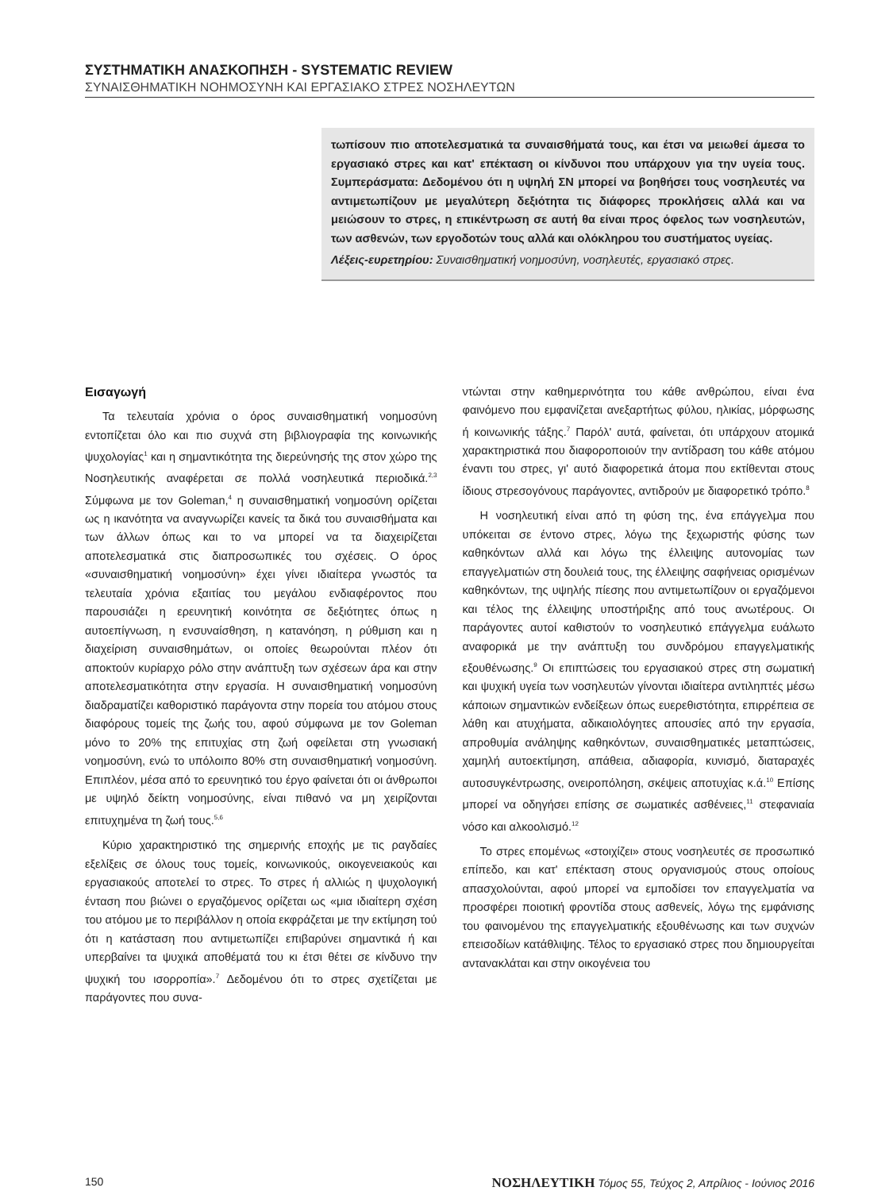ΣΥΣΤΗΜΑΤΙΚΗ ΑΝΑΣΚΟΠΗΣΗ - SYSTEMATIC REVIEW
ΣΥΝΑΙΣΘΗΜΑΤΙΚΗ ΝΟΗΜΟΣΥΝΗ ΚΑΙ ΕΡΓΑΣΙΑΚΟ ΣΤΡΕΣ ΝΟΣΗΛΕΥΤΩΝ
τωπίσουν πιο αποτελεσματικά τα συναισθήματά τους, και έτσι να μειωθεί άμεσα το εργασιακό στρες και κατ' επέκταση οι κίνδυνοι που υπάρχουν για την υγεία τους. Συμπεράσματα: Δεδομένου ότι η υψηλή ΣΝ μπορεί να βοηθήσει τους νοσηλευτές να αντιμετωπίζουν με μεγαλύτερη δεξιότητα τις διάφορες προκλήσεις αλλά και να μειώσουν το στρες, η επικέντρωση σε αυτή θα είναι προς όφελος των νοσηλευτών, των ασθενών, των εργοδοτών τους αλλά και ολόκληρου του συστήματος υγείας.
Λέξεις-ευρετηρίου: Συναισθηματική νοημοσύνη, νοσηλευτές, εργασιακό στρες.
Εισαγωγή
Τα τελευταία χρόνια ο όρος συναισθηματική νοημοσύνη εντοπίζεται όλο και πιο συχνά στη βιβλιογραφία της κοινωνικής ψυχολογίας<sup>1</sup> και η σημαντικότητα της διερεύνησής της στον χώρο της Νοσηλευτικής αναφέρεται σε πολλά νοσηλευτικά περιοδικά.<sup>2,3</sup> Σύμφωνα με τον Goleman,<sup>4</sup> η συναισθηματική νοημοσύνη ορίζεται ως η ικανότητα να αναγνωρίζει κανείς τα δικά του συναισθήματα και των άλλων όπως και το να μπορεί να τα διαχειρίζεται αποτελεσματικά στις διαπροσωπικές του σχέσεις. Ο όρος «συναισθηματική νοημοσύνη» έχει γίνει ιδιαίτερα γνωστός τα τελευταία χρόνια εξαιτίας του μεγάλου ενδιαφέροντος που παρουσιάζει η ερευνητική κοινότητα σε δεξιότητες όπως η αυτοεπίγνωση, η ενσυναίσθηση, η κατανόηση, η ρύθμιση και η διαχείριση συναισθημάτων, οι οποίες θεωρούνται πλέον ότι αποκτούν κυρίαρχο ρόλο στην ανάπτυξη των σχέσεων άρα και στην αποτελεσματικότητα στην εργασία. Η συναισθηματική νοημοσύνη διαδραματίζει καθοριστικό παράγοντα στην πορεία του ατόμου στους διαφόρους τομείς της ζωής του, αφού σύμφωνα με τον Goleman μόνο το 20% της επιτυχίας στη ζωή οφείλεται στη γνωσιακή νοημοσύνη, ενώ το υπόλοιπο 80% στη συναισθηματική νοημοσύνη. Επιπλέον, μέσα από το ερευνητικό του έργο φαίνεται ότι οι άνθρωποι με υψηλό δείκτη νοημοσύνης, είναι πιθανό να μη χειρίζονται επιτυχημένα τη ζωή τους.<sup>5,6</sup>
Κύριο χαρακτηριστικό της σημερινής εποχής με τις ραγδαίες εξελίξεις σε όλους τους τομείς, κοινωνικούς, οικογενειακούς και εργασιακούς αποτελεί το στρες. Το στρες ή αλλιώς η ψυχολογική ένταση που βιώνει ο εργαζόμενος ορίζεται ως «μια ιδιαίτερη σχέση του ατόμου με το περιβάλλον η οποία εκφράζεται με την εκτίμηση τού ότι η κατάσταση που αντιμετωπίζει επιβαρύνει σημαντικά ή και υπερβαίνει τα ψυχικά αποθέματά του κι έτσι θέτει σε κίνδυνο την ψυχική του ισορροπία».<sup>7</sup> Δεδομένου ότι το στρες σχετίζεται με παράγοντες που συνα-
ντώνται στην καθημερινότητα του κάθε ανθρώπου, είναι ένα φαινόμενο που εμφανίζεται ανεξαρτήτως φύλου, ηλικίας, μόρφωσης ή κοινωνικής τάξης.<sup>7</sup> Παρόλ' αυτά, φαίνεται, ότι υπάρχουν ατομικά χαρακτηριστικά που διαφοροποιούν την αντίδραση του κάθε ατόμου έναντι του στρες, γι' αυτό διαφορετικά άτομα που εκτίθενται στους ίδιους στρεσογόνους παράγοντες, αντιδρούν με διαφορετικό τρόπο.<sup>8</sup>
Η νοσηλευτική είναι από τη φύση της, ένα επάγγελμα που υπόκειται σε έντονο στρες, λόγω της ξεχωριστής φύσης των καθηκόντων αλλά και λόγω της έλλειψης αυτονομίας των επαγγελματιών στη δουλειά τους, της έλλειψης σαφήνειας ορισμένων καθηκόντων, της υψηλής πίεσης που αντιμετωπίζουν οι εργαζόμενοι και τέλος της έλλειψης υποστήριξης από τους ανωτέρους. Οι παράγοντες αυτοί καθιστούν το νοσηλευτικό επάγγελμα ευάλωτο αναφορικά με την ανάπτυξη του συνδρόμου επαγγελματικής εξουθένωσης.<sup>9</sup> Οι επιπτώσεις του εργασιακού στρες στη σωματική και ψυχική υγεία των νοσηλευτών γίνονται ιδιαίτερα αντιληπτές μέσω κάποιων σημαντικών ενδείξεων όπως ευερεθιστότητα, επιρρέπεια σε λάθη και ατυχήματα, αδικαιολόγητες απουσίες από την εργασία, απροθυμία ανάληψης καθηκόντων, συναισθηματικές μεταπτώσεις, χαμηλή αυτοεκτίμηση, απάθεια, αδιαφορία, κυνισμό, διαταραχές αυτοσυγκέντρωσης, ονειροπόληση, σκέψεις αποτυχίας κ.ά.<sup>10</sup> Επίσης μπορεί να οδηγήσει επίσης σε σωματικές ασθένειες,<sup>11</sup> στεφανιαία νόσο και αλκοολισμό.<sup>12</sup>
Το στρες επομένως «στοιχίζει» στους νοσηλευτές σε προσωπικό επίπεδο, και κατ' επέκταση στους οργανισμούς στους οποίους απασχολούνται, αφού μπορεί να εμποδίσει τον επαγγελματία να προσφέρει ποιοτική φροντίδα στους ασθενείς, λόγω της εμφάνισης του φαινομένου της επαγγελματικής εξουθένωσης και των συχνών επεισοδίων κατάθλιψης. Τέλος το εργασιακό στρες που δημιουργείται αντανακλάται και στην οικογένεια του
150 ΝΟΣΗΛΕΥΤΙΚΗ Τόμος 55, Τεύχος 2, Απρίλιος - Ιούνιος 2016